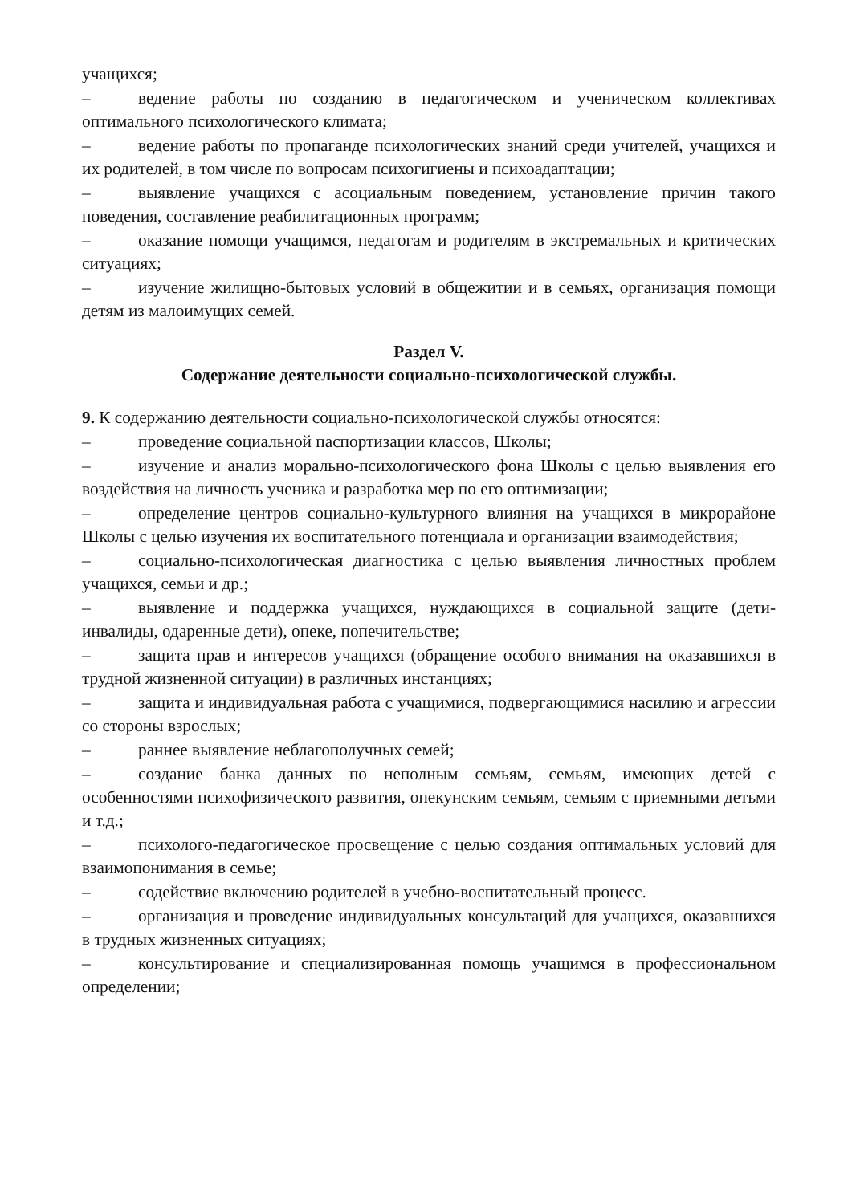учащихся;
– ведение работы по созданию в педагогическом и ученическом коллективах оптимального психологического климата;
– ведение работы по пропаганде психологических знаний среди учителей, учащихся и их родителей, в том числе по вопросам психогигиены и психоадаптации;
– выявление учащихся с асоциальным поведением, установление причин такого поведения, составление реабилитационных программ;
– оказание помощи учащимся, педагогам и родителям в экстремальных и критических ситуациях;
– изучение жилищно-бытовых условий в общежитии и в семьях, организация помощи детям из малоимущих семей.
Раздел V.
Содержание деятельности социально-психологической службы.
9. К содержанию деятельности социально-психологической службы относятся:
– проведение социальной паспортизации классов, Школы;
– изучение и анализ морально-психологического фона Школы с целью выявления его воздействия на личность ученика и разработка мер по его оптимизации;
– определение центров социально-культурного влияния на учащихся в микрорайоне Школы с целью изучения их воспитательного потенциала и организации взаимодействия;
– социально-психологическая диагностика с целью выявления личностных проблем учащихся, семьи и др.;
– выявление и поддержка учащихся, нуждающихся в социальной защите (дети-инвалиды, одаренные дети), опеке, попечительстве;
– защита прав и интересов учащихся (обращение особого внимания на оказавшихся в трудной жизненной ситуации) в различных инстанциях;
– защита и индивидуальная работа с учащимися, подвергающимися насилию и агрессии со стороны взрослых;
– раннее выявление неблагополучных семей;
– создание банка данных по неполным семьям, семьям, имеющих детей с особенностями психофизического развития, опекунским семьям, семьям с приемными детьми и т.д.;
– психолого-педагогическое просвещение с целью создания оптимальных условий для взаимопонимания в семье;
– содействие включению родителей в учебно-воспитательный процесс.
– организация и проведение индивидуальных консультаций для учащихся, оказавшихся в трудных жизненных ситуациях;
– консультирование и специализированная помощь учащимся в профессиональном определении;